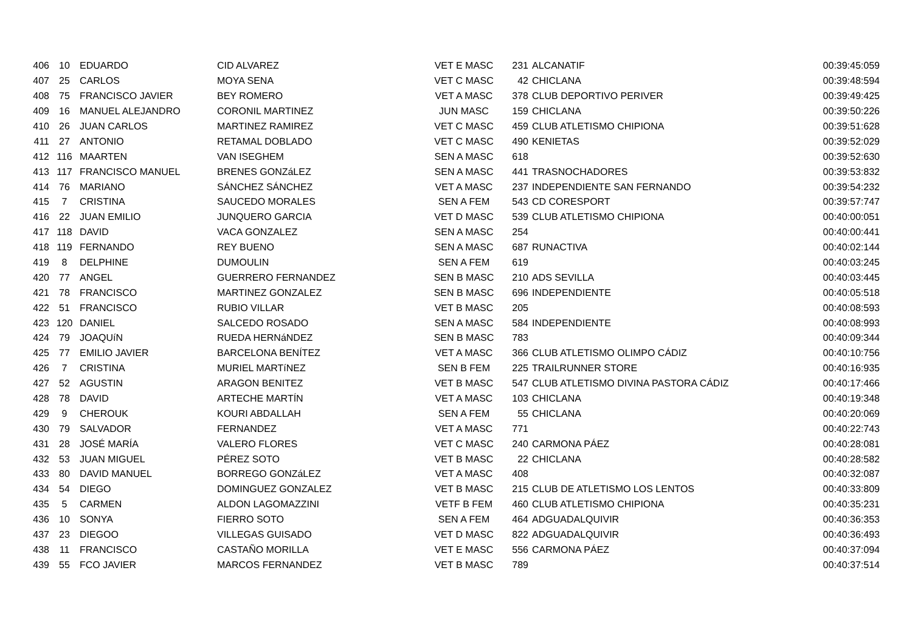| 406 | 10 | EDUARDO | CID ALVAREZ | VET E MASC | 231 | ALCANATIF | 00:39:45:059 |
| 407 | 25 | CARLOS | MOYA SENA | VET C MASC | 42 | CHICLANA | 00:39:48:594 |
| 408 | 75 | FRANCISCO JAVIER | BEY ROMERO | VET A MASC | 378 | CLUB DEPORTIVO PERIVER | 00:39:49:425 |
| 409 | 16 | MANUEL ALEJANDRO | CORONIL MARTINEZ | JUN MASC | 159 | CHICLANA | 00:39:50:226 |
| 410 | 26 | JUAN CARLOS | MARTINEZ RAMIREZ | VET C MASC | 459 | CLUB ATLETISMO CHIPIONA | 00:39:51:628 |
| 411 | 27 | ANTONIO | RETAMAL DOBLADO | VET C MASC | 490 | KENIETAS | 00:39:52:029 |
| 412 | 116 | MAARTEN | VAN ISEGHEM | SEN A MASC | 618 | | 00:39:52:630 |
| 413 | 117 | FRANCISCO MANUEL | BRENES GONZáLEZ | SEN A MASC | 441 | TRASNOCHADORES | 00:39:53:832 |
| 414 | 76 | MARIANO | SÁNCHEZ SÁNCHEZ | VET A MASC | 237 | INDEPENDIENTE SAN FERNANDO | 00:39:54:232 |
| 415 | 7 | CRISTINA | SAUCEDO MORALES | SEN A FEM | 543 | CD CORESPORT | 00:39:57:747 |
| 416 | 22 | JUAN EMILIO | JUNQUERO GARCIA | VET D MASC | 539 | CLUB ATLETISMO CHIPIONA | 00:40:00:051 |
| 417 | 118 | DAVID | VACA GONZALEZ | SEN A MASC | 254 | | 00:40:00:441 |
| 418 | 119 | FERNANDO | REY BUENO | SEN A MASC | 687 | RUNACTIVA | 00:40:02:144 |
| 419 | 8 | DELPHINE | DUMOULIN | SEN A FEM | 619 | | 00:40:03:245 |
| 420 | 77 | ANGEL | GUERRERO FERNANDEZ | SEN B MASC | 210 | ADS SEVILLA | 00:40:03:445 |
| 421 | 78 | FRANCISCO | MARTINEZ GONZALEZ | SEN B MASC | 696 | INDEPENDIENTE | 00:40:05:518 |
| 422 | 51 | FRANCISCO | RUBIO VILLAR | VET B MASC | 205 | | 00:40:08:593 |
| 423 | 120 | DANIEL | SALCEDO ROSADO | SEN A MASC | 584 | INDEPENDIENTE | 00:40:08:993 |
| 424 | 79 | JOAQUíN | RUEDA HERNáNDEZ | SEN B MASC | 783 | | 00:40:09:344 |
| 425 | 77 | EMILIO JAVIER | BARCELONA BENÍTEZ | VET A MASC | 366 | CLUB ATLETISMO OLIMPO CÁDIZ | 00:40:10:756 |
| 426 | 7 | CRISTINA | MURIEL MARTíNEZ | SEN B FEM | 225 | TRAILRUNNER STORE | 00:40:16:935 |
| 427 | 52 | AGUSTIN | ARAGON BENITEZ | VET B MASC | 547 | CLUB ATLETISMO DIVINA PASTORA CÁDIZ | 00:40:17:466 |
| 428 | 78 | DAVID | ARTECHE MARTÍN | VET A MASC | 103 | CHICLANA | 00:40:19:348 |
| 429 | 9 | CHEROUK | KOURI ABDALLAH | SEN A FEM | 55 | CHICLANA | 00:40:20:069 |
| 430 | 79 | SALVADOR | FERNANDEZ | VET A MASC | 771 | | 00:40:22:743 |
| 431 | 28 | JOSÉ MARÍA | VALERO FLORES | VET C MASC | 240 | CARMONA PÁEZ | 00:40:28:081 |
| 432 | 53 | JUAN MIGUEL | PÉREZ SOTO | VET B MASC | 22 | CHICLANA | 00:40:28:582 |
| 433 | 80 | DAVID MANUEL | BORREGO GONZáLEZ | VET A MASC | 408 | | 00:40:32:087 |
| 434 | 54 | DIEGO | DOMINGUEZ GONZALEZ | VET B MASC | 215 | CLUB DE ATLETISMO LOS LENTOS | 00:40:33:809 |
| 435 | 5 | CARMEN | ALDON LAGOMAZZINI | VETF B FEM | 460 | CLUB ATLETISMO CHIPIONA | 00:40:35:231 |
| 436 | 10 | SONYA | FIERRO SOTO | SEN A FEM | 464 | ADGUADALQUIVIR | 00:40:36:353 |
| 437 | 23 | DIEGOO | VILLEGAS GUISADO | VET D MASC | 822 | ADGUADALQUIVIR | 00:40:36:493 |
| 438 | 11 | FRANCISCO | CASTAÑO MORILLA | VET E MASC | 556 | CARMONA PÁEZ | 00:40:37:094 |
| 439 | 55 | FCO JAVIER | MARCOS FERNANDEZ | VET B MASC | 789 | | 00:40:37:514 |